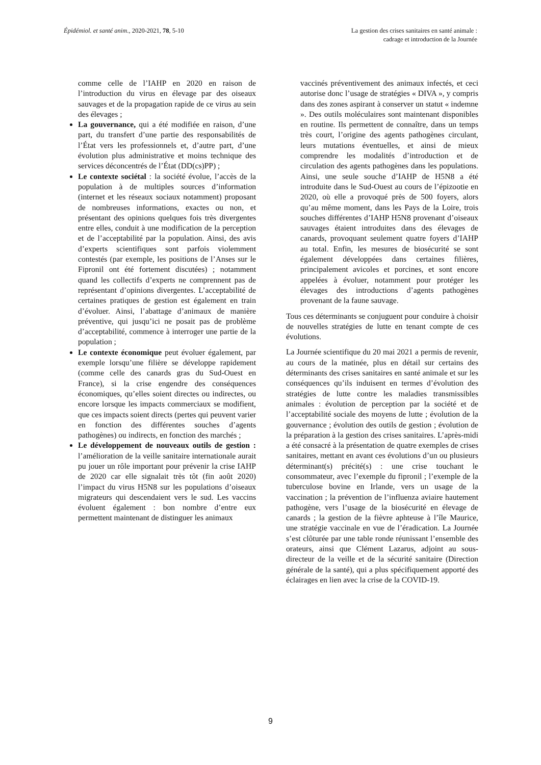Épidémiol. et santé anim., 2020-2021, 78, 5-10
La gestion des crises sanitaires en santé animale :
cadrage et introduction de la Journée
comme celle de l’IAHP en 2020 en raison de l’introduction du virus en élevage par des oiseaux sauvages et de la propagation rapide de ce virus au sein des élevages ;
La gouvernance, qui a été modifiée en raison, d’une part, du transfert d’une partie des responsabilités de l’État vers les professionnels et, d’autre part, d’une évolution plus administrative et moins technique des services déconcentrés de l’État (DD(cs)PP) ;
Le contexte sociétal : la société évolue, l’accès de la population à de multiples sources d’information (internet et les réseaux sociaux notamment) proposant de nombreuses informations, exactes ou non, et présentant des opinions quelques fois très divergentes entre elles, conduit à une modification de la perception et de l’acceptabilité par la population. Ainsi, des avis d’experts scientifiques sont parfois violemment contestés (par exemple, les positions de l’Anses sur le Fipronil ont été fortement discutées) ; notamment quand les collectifs d’experts ne comprennent pas de représentant d’opinions divergentes. L’acceptabilité de certaines pratiques de gestion est également en train d’évoluer. Ainsi, l’abattage d’animaux de manière préventive, qui jusqu’ici ne posait pas de problème d’acceptabilité, commence à interroger une partie de la population ;
Le contexte économique peut évoluer également, par exemple lorsqu’une filière se développe rapidement (comme celle des canards gras du Sud-Ouest en France), si la crise engendre des conséquences économiques, qu’elles soient directes ou indirectes, ou encore lorsque les impacts commerciaux se modifient, que ces impacts soient directs (pertes qui peuvent varier en fonction des différentes souches d’agents pathogènes) ou indirects, en fonction des marchés ;
Le développement de nouveaux outils de gestion : l’amélioration de la veille sanitaire internationale aurait pu jouer un rôle important pour prévenir la crise IAHP de 2020 car elle signalait très tôt (fin août 2020) l’impact du virus H5N8 sur les populations d’oiseaux migrateurs qui descendaient vers le sud. Les vaccins évoluent également : bon nombre d’entre eux permettent maintenant de distinguer les animaux
vaccinés préventivement des animaux infectés, et ceci autorise donc l’usage de stratégies « DIVA », y compris dans des zones aspirant à conserver un statut « indemne ». Des outils moléculaires sont maintenant disponibles en routine. Ils permettent de connaître, dans un temps très court, l’origine des agents pathogènes circulant, leurs mutations éventuelles, et ainsi de mieux comprendre les modalités d’introduction et de circulation des agents pathogènes dans les populations. Ainsi, une seule souche d’IAHP de H5N8 a été introduite dans le Sud-Ouest au cours de l’épizootie en 2020, où elle a provoqué près de 500 foyers, alors qu’au même moment, dans les Pays de la Loire, trois souches différentes d’IAHP H5N8 provenant d’oiseaux sauvages étaient introduites dans des élevages de canards, provoquant seulement quatre foyers d’IAHP au total. Enfin, les mesures de biosécurité se sont également développées dans certaines filières, principalement avicoles et porcines, et sont encore appelées à évoluer, notamment pour protéger les élevages des introductions d’agents pathogènes provenant de la faune sauvage.
Tous ces déterminants se conjuguent pour conduire à choisir de nouvelles stratégies de lutte en tenant compte de ces évolutions.
La Journée scientifique du 20 mai 2021 a permis de revenir, au cours de la matinée, plus en détail sur certains des déterminants des crises sanitaires en santé animale et sur les conséquences qu’ils induisent en termes d’évolution des stratégies de lutte contre les maladies transmissibles animales : évolution de perception par la société et de l’acceptabilité sociale des moyens de lutte ; évolution de la gouvernance ; évolution des outils de gestion ; évolution de la préparation à la gestion des crises sanitaires. L’après-midi a été consacré à la présentation de quatre exemples de crises sanitaires, mettant en avant ces évolutions d’un ou plusieurs déterminant(s) précité(s) : une crise touchant le consommateur, avec l’exemple du fipronil ; l’exemple de la tuberculose bovine en Irlande, vers un usage de la vaccination ; la prévention de l’influenza aviaire hautement pathogène, vers l’usage de la biosécurité en élevage de canards ; la gestion de la fièvre aphteuse à l’île Maurice, une stratégie vaccinale en vue de l’éradication. La Journée s’est clôturée par une table ronde réunissant l’ensemble des orateurs, ainsi que Clément Lazarus, adjoint au sous-directeur de la veille et de la sécurité sanitaire (Direction générale de la santé), qui a plus spécifiquement apporté des éclairages en lien avec la crise de la COVID-19.
9